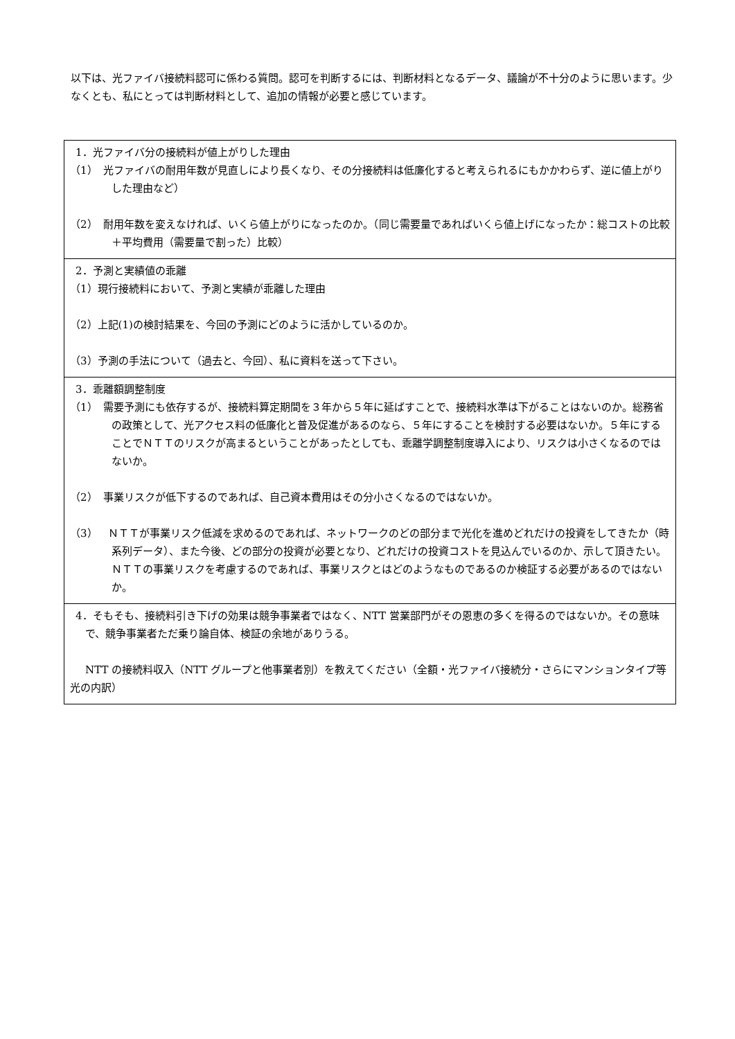以下は、光ファイバ接続料認可に係わる質問。認可を判断するには、判断材料となるデータ、議論が不十分のように思います。少なくとも、私にとっては判断材料として、追加の情報が必要と感じています。
| 1．光ファイバ分の接続料が値上がりした理由 （1） 光ファイバの耐用年数が見直しにより長くなり、その分接続料は低廉化すると考えられるにもかかわらず、逆に値上がりした理由など） （2） 耐用年数を変えなければ、いくら値上がりになったのか。（同じ需要量であればいくら値上げになったか：総コストの比較＋平均費用（需要量で割った）比較） |
| 2．予測と実績値の乖離 （1）現行接続料において、予測と実績が乖離した理由 （2）上記(1)の検討結果を、今回の予測にどのように活かしているのか。 （3）予測の手法について（過去と、今回）、私に資料を送って下さい。 |
| 3．乖離額調整制度 （1） 需要予測にも依存するが、接続料算定期間を３年から５年に延ばすことで、接続料水準は下がることはないのか。総務省の政策として、光アクセス料の低廉化と普及促進があるのなら、５年にすることを検討する必要はないか。５年にすることでＮＴＴのリスクが高まるということがあったとしても、乖離学調整制度導入により、リスクは小さくなるのではないか。 （2） 事業リスクが低下するのであれば、自己資本費用はその分小さくなるのではないか。 （3） ＮＴＴが事業リスク低減を求めるのであれば、ネットワークのどの部分まで光化を進めどれだけの投資をしてきたか（時系列データ）、また今後、どの部分の投資が必要となり、どれだけの投資コストを見込んでいるのか、示して頂きたい。ＮＴＴの事業リスクを考慮するのであれば、事業リスクとはどのようなものであるのか検証する必要があるのではないか。 |
| 4．そもそも、接続料引き下げの効果は競争事業者ではなく、NTT 営業部門がその恩恵の多くを得るのではないか。その意味で、競争事業者ただ乗り論自体、検証の余地がありうる。 NTT の接続料収入（NTT グループと他事業者別）を教えてください（全額・光ファイバ接続分・さらにマンションタイプ等光の内訳） |